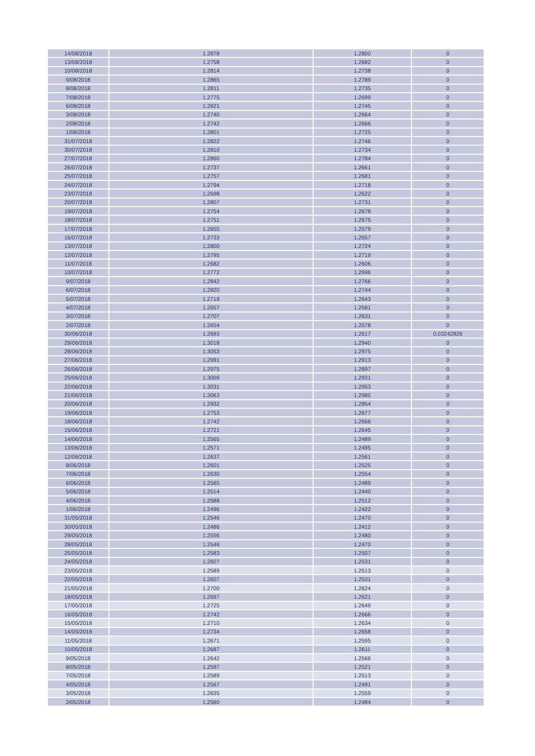| 14/08/2018 | 1.2878 | 1.2800 | 0 |
| 13/08/2018 | 1.2758 | 1.2682 | 0 |
| 10/08/2018 | 1.2814 | 1.2738 | 0 |
| 9/08/2018 | 1.2865 | 1.2789 | 0 |
| 8/08/2018 | 1.2811 | 1.2735 | 0 |
| 7/08/2018 | 1.2775 | 1.2699 | 0 |
| 6/08/2018 | 1.2821 | 1.2745 | 0 |
| 3/08/2018 | 1.2740 | 1.2664 | 0 |
| 2/08/2018 | 1.2742 | 1.2666 | 0 |
| 1/08/2018 | 1.2801 | 1.2725 | 0 |
| 31/07/2018 | 1.2822 | 1.2746 | 0 |
| 30/07/2018 | 1.2810 | 1.2734 | 0 |
| 27/07/2018 | 1.2860 | 1.2784 | 0 |
| 26/07/2018 | 1.2737 | 1.2661 | 0 |
| 25/07/2018 | 1.2757 | 1.2681 | 0 |
| 24/07/2018 | 1.2794 | 1.2718 | 0 |
| 23/07/2018 | 1.2698 | 1.2622 | 0 |
| 20/07/2018 | 1.2807 | 1.2731 | 0 |
| 19/07/2018 | 1.2754 | 1.2678 | 0 |
| 18/07/2018 | 1.2751 | 1.2675 | 0 |
| 17/07/2018 | 1.2655 | 1.2579 | 0 |
| 16/07/2018 | 1.2733 | 1.2657 | 0 |
| 13/07/2018 | 1.2800 | 1.2724 | 0 |
| 12/07/2018 | 1.2795 | 1.2719 | 0 |
| 11/07/2018 | 1.2682 | 1.2606 | 0 |
| 10/07/2018 | 1.2772 | 1.2696 | 0 |
| 9/07/2018 | 1.2842 | 1.2766 | 0 |
| 6/07/2018 | 1.2820 | 1.2744 | 0 |
| 5/07/2018 | 1.2719 | 1.2643 | 0 |
| 4/07/2018 | 1.2657 | 1.2581 | 0 |
| 3/07/2018 | 1.2707 | 1.2631 | 0 |
| 2/07/2018 | 1.2654 | 1.2578 | 0 |
| 30/06/2018 | 1.2693 | 1.2617 | 0.03242826 |
| 29/06/2018 | 1.3018 | 1.2940 | 0 |
| 28/06/2018 | 1.3053 | 1.2975 | 0 |
| 27/06/2018 | 1.2991 | 1.2913 | 0 |
| 26/06/2018 | 1.2975 | 1.2897 | 0 |
| 25/06/2018 | 1.3009 | 1.2931 | 0 |
| 22/06/2018 | 1.3031 | 1.2953 | 0 |
| 21/06/2018 | 1.3063 | 1.2985 | 0 |
| 20/06/2018 | 1.2932 | 1.2854 | 0 |
| 19/06/2018 | 1.2753 | 1.2677 | 0 |
| 18/06/2018 | 1.2742 | 1.2666 | 0 |
| 15/06/2018 | 1.2721 | 1.2645 | 0 |
| 14/06/2018 | 1.2565 | 1.2489 | 0 |
| 13/06/2018 | 1.2571 | 1.2495 | 0 |
| 12/06/2018 | 1.2637 | 1.2561 | 0 |
| 8/06/2018 | 1.2601 | 1.2525 | 0 |
| 7/06/2018 | 1.2630 | 1.2554 | 0 |
| 6/06/2018 | 1.2565 | 1.2489 | 0 |
| 5/06/2018 | 1.2514 | 1.2440 | 0 |
| 4/06/2018 | 1.2588 | 1.2512 | 0 |
| 1/06/2018 | 1.2496 | 1.2422 | 0 |
| 31/05/2018 | 1.2546 | 1.2470 | 0 |
| 30/05/2018 | 1.2486 | 1.2412 | 0 |
| 29/05/2018 | 1.2556 | 1.2480 | 0 |
| 28/05/2018 | 1.2546 | 1.2470 | 0 |
| 25/05/2018 | 1.2583 | 1.2507 | 0 |
| 24/05/2018 | 1.2607 | 1.2531 | 0 |
| 23/05/2018 | 1.2589 | 1.2513 | 0 |
| 22/05/2018 | 1.2607 | 1.2531 | 0 |
| 21/05/2018 | 1.2700 | 1.2624 | 0 |
| 18/05/2018 | 1.2697 | 1.2621 | 0 |
| 17/05/2018 | 1.2725 | 1.2649 | 0 |
| 16/05/2018 | 1.2742 | 1.2666 | 0 |
| 15/05/2018 | 1.2710 | 1.2634 | 0 |
| 14/05/2018 | 1.2734 | 1.2658 | 0 |
| 11/05/2018 | 1.2671 | 1.2595 | 0 |
| 10/05/2018 | 1.2687 | 1.2611 | 0 |
| 9/05/2018 | 1.2642 | 1.2566 | 0 |
| 8/05/2018 | 1.2597 | 1.2521 | 0 |
| 7/05/2018 | 1.2589 | 1.2513 | 0 |
| 4/05/2018 | 1.2567 | 1.2491 | 0 |
| 3/05/2018 | 1.2635 | 1.2559 | 0 |
| 2/05/2018 | 1.2560 | 1.2484 | 0 |